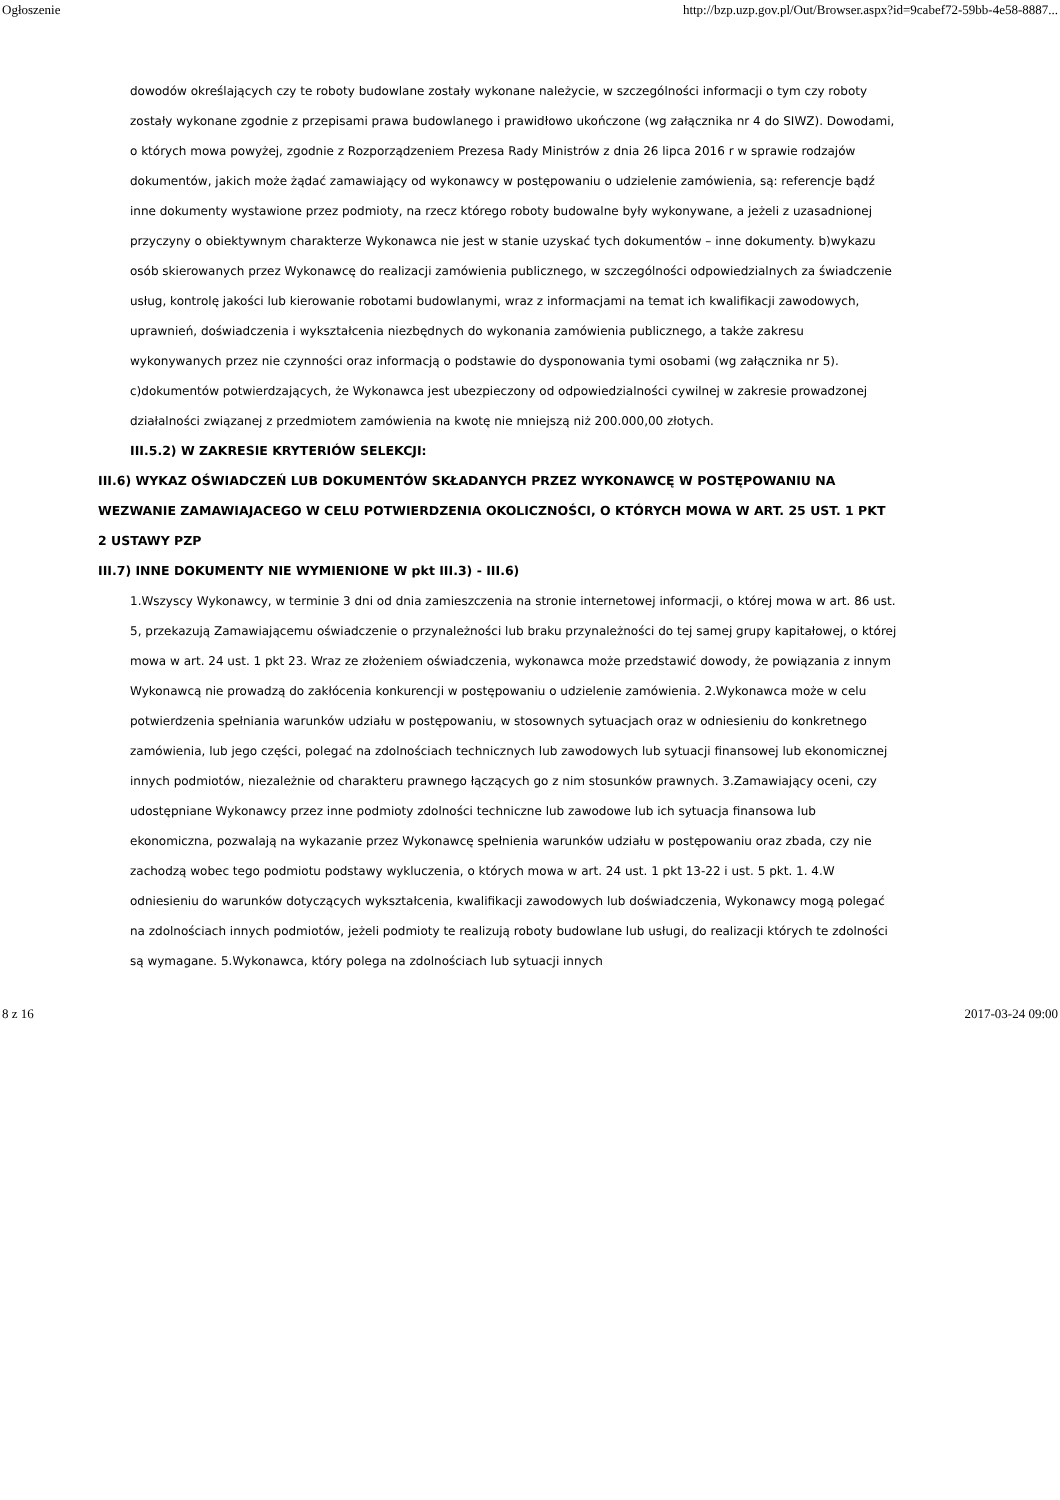Ogłoszenie http://bzp.uzp.gov.pl/Out/Browser.aspx?id=9cabef72-59bb-4e58-8887...
dowodów określających czy te roboty budowlane zostały wykonane należycie, w szczególności informacji o tym czy roboty zostały wykonane zgodnie z przepisami prawa budowlanego i prawidłowo ukończone (wg załącznika nr 4 do SIWZ). Dowodami, o których mowa powyżej, zgodnie z Rozporządzeniem Prezesa Rady Ministrów z dnia 26 lipca 2016 r w sprawie rodzajów dokumentów, jakich może żądać zamawiający od wykonawcy w postępowaniu o udzielenie zamówienia, są: referencje bądź inne dokumenty wystawione przez podmioty, na rzecz którego roboty budowalne były wykonywane, a jeżeli z uzasadnionej przyczyny o obiektywnym charakterze Wykonawca nie jest w stanie uzyskać tych dokumentów – inne dokumenty. b)wykazu osób skierowanych przez Wykonawcę do realizacji zamówienia publicznego, w szczególności odpowiedzialnych za świadczenie usług, kontrolę jakości lub kierowanie robotami budowlanymi, wraz z informacjami na temat ich kwalifikacji zawodowych, uprawnień, doświadczenia i wykształcenia niezbędnych do wykonania zamówienia publicznego, a także zakresu wykonywanych przez nie czynności oraz informacją o podstawie do dysponowania tymi osobami (wg załącznika nr 5). c)dokumentów potwierdzających, że Wykonawca jest ubezpieczony od odpowiedzialności cywilnej w zakresie prowadzonej działalności związanej z przedmiotem zamówienia na kwotę nie mniejszą niż 200.000,00 złotych.
III.5.2) W ZAKRESIE KRYTERIÓW SELEKCJI:
III.6) WYKAZ OŚWIADCZEŃ LUB DOKUMENTÓW SKŁADANYCH PRZEZ WYKONAWCĘ W POSTĘPOWANIU NA WEZWANIE ZAMAWIAJACEGO W CELU POTWIERDZENIA OKOLICZNOŚCI, O KTÓRYCH MOWA W ART. 25 UST. 1 PKT 2 USTAWY PZP
III.7) INNE DOKUMENTY NIE WYMIENIONE W pkt III.3) - III.6)
1.Wszyscy Wykonawcy, w terminie 3 dni od dnia zamieszczenia na stronie internetowej informacji, o której mowa w art. 86 ust. 5, przekazują Zamawiającemu oświadczenie o przynależności lub braku przynależności do tej samej grupy kapitałowej, o której mowa w art. 24 ust. 1 pkt 23. Wraz ze złożeniem oświadczenia, wykonawca może przedstawić dowody, że powiązania z innym Wykonawcą nie prowadzą do zakłócenia konkurencji w postępowaniu o udzielenie zamówienia. 2.Wykonawca może w celu potwierdzenia spełniania warunków udziału w postępowaniu, w stosownych sytuacjach oraz w odniesieniu do konkretnego zamówienia, lub jego części, polegać na zdolnościach technicznych lub zawodowych lub sytuacji finansowej lub ekonomicznej innych podmiotów, niezależnie od charakteru prawnego łączących go z nim stosunków prawnych. 3.Zamawiający oceni, czy udostępniane Wykonawcy przez inne podmioty zdolności techniczne lub zawodowe lub ich sytuacja finansowa lub ekonomiczna, pozwalają na wykazanie przez Wykonawcę spełnienia warunków udziału w postępowaniu oraz zbada, czy nie zachodzą wobec tego podmiotu podstawy wykluczenia, o których mowa w art. 24 ust. 1 pkt 13-22 i ust. 5 pkt. 1. 4.W odniesieniu do warunków dotyczących wykształcenia, kwalifikacji zawodowych lub doświadczenia, Wykonawcy mogą polegać na zdolnościach innych podmiotów, jeżeli podmioty te realizują roboty budowlane lub usługi, do realizacji których te zdolności są wymagane. 5.Wykonawca, który polega na zdolnościach lub sytuacji innych
8 z 16 2017-03-24 09:00